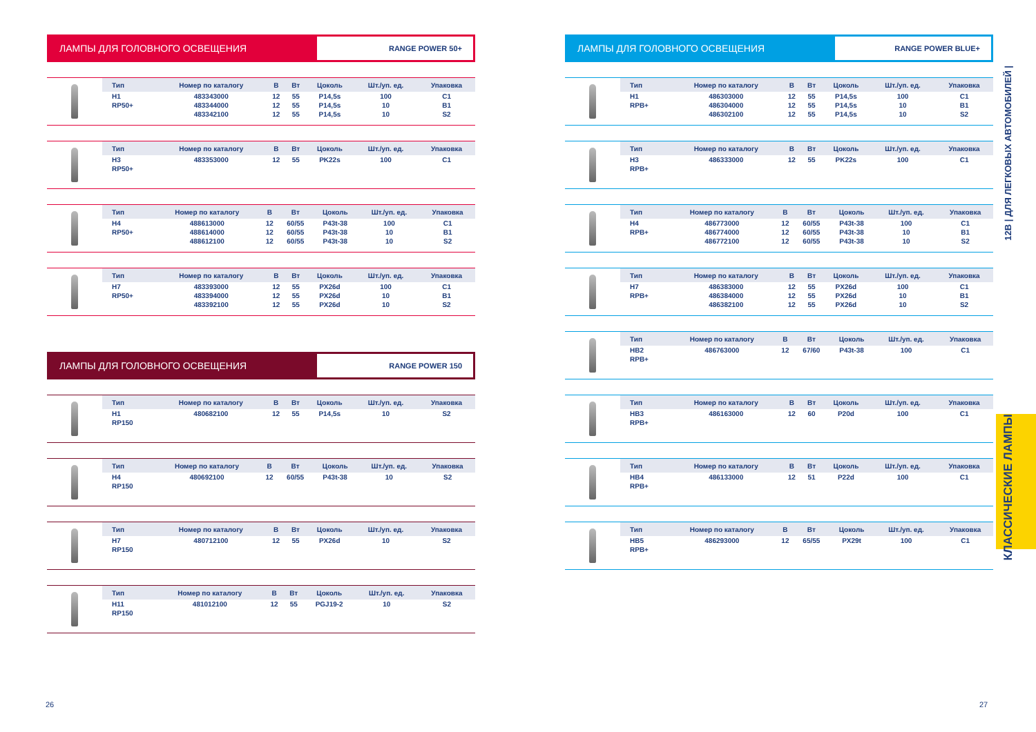ЛАМПЫ ДЛЯ ГОЛОВНОГО ОСВЕЩЕНИЯ
RANGE POWER 50+
| Тип | Номер по каталогу | В | Вт | Цоколь | Шт./уп. ед. | Упаковка |
| --- | --- | --- | --- | --- | --- | --- |
| H1 RP50+ | 483343000 483344000 483342100 | 12 12 12 | 55 55 55 | P14,5s P14,5s P14,5s | 100 10 10 | C1 B1 S2 |
| Тип | Номер по каталогу | В | Вт | Цоколь | Шт./уп. ед. | Упаковка |
| --- | --- | --- | --- | --- | --- | --- |
| H3 RP50+ | 483353000 | 12 | 55 | PK22s | 100 | C1 |
| Тип | Номер по каталогу | В | Вт | Цоколь | Шт./уп. ед. | Упаковка |
| --- | --- | --- | --- | --- | --- | --- |
| H4 RP50+ | 488613000 488614000 488612100 | 12 12 12 | 60/55 60/55 60/55 | P43t-38 P43t-38 P43t-38 | 100 10 10 | C1 B1 S2 |
| Тип | Номер по каталогу | В | Вт | Цоколь | Шт./уп. ед. | Упаковка |
| --- | --- | --- | --- | --- | --- | --- |
| H7 RP50+ | 483393000 483394000 483392100 | 12 12 12 | 55 55 55 | PX26d PX26d PX26d | 100 10 10 | C1 B1 S2 |
ЛАМПЫ ДЛЯ ГОЛОВНОГО ОСВЕЩЕНИЯ
RANGE POWER 150
| Тип | Номер по каталогу | В | Вт | Цоколь | Шт./уп. ед. | Упаковка |
| --- | --- | --- | --- | --- | --- | --- |
| H1 RP150 | 480682100 | 12 | 55 | P14,5s | 10 | S2 |
| Тип | Номер по каталогу | В | Вт | Цоколь | Шт./уп. ед. | Упаковка |
| --- | --- | --- | --- | --- | --- | --- |
| H4 RP150 | 480692100 | 12 | 60/55 | P43t-38 | 10 | S2 |
| Тип | Номер по каталогу | В | Вт | Цоколь | Шт./уп. ед. | Упаковка |
| --- | --- | --- | --- | --- | --- | --- |
| H7 RP150 | 480712100 | 12 | 55 | PX26d | 10 | S2 |
| Тип | Номер по каталогу | В | Вт | Цоколь | Шт./уп. ед. | Упаковка |
| --- | --- | --- | --- | --- | --- | --- |
| H11 RP150 | 481012100 | 12 | 55 | PGJ19-2 | 10 | S2 |
ЛАМПЫ ДЛЯ ГОЛОВНОГО ОСВЕЩЕНИЯ
RANGE POWER BLUE+
| Тип | Номер по каталогу | В | Вт | Цоколь | Шт./уп. ед. | Упаковка |
| --- | --- | --- | --- | --- | --- | --- |
| H1 RPB+ | 486303000 486304000 486302100 | 12 12 12 | 55 55 55 | P14,5s P14,5s P14,5s | 100 10 10 | C1 B1 S2 |
| Тип | Номер по каталогу | В | Вт | Цоколь | Шт./уп. ед. | Упаковка |
| --- | --- | --- | --- | --- | --- | --- |
| H3 RPB+ | 486333000 | 12 | 55 | PK22s | 100 | C1 |
| Тип | Номер по каталогу | В | Вт | Цоколь | Шт./уп. ед. | Упаковка |
| --- | --- | --- | --- | --- | --- | --- |
| H4 RPB+ | 486773000 486774000 486772100 | 12 12 12 | 60/55 60/55 60/55 | P43t-38 P43t-38 P43t-38 | 100 10 10 | C1 B1 S2 |
| Тип | Номер по каталогу | В | Вт | Цоколь | Шт./уп. ед. | Упаковка |
| --- | --- | --- | --- | --- | --- | --- |
| H7 RPB+ | 486383000 486384000 486382100 | 12 12 12 | 55 55 55 | PX26d PX26d PX26d | 100 10 10 | C1 B1 S2 |
| Тип | Номер по каталогу | В | Вт | Цоколь | Шт./уп. ед. | Упаковка |
| --- | --- | --- | --- | --- | --- | --- |
| HB2 RPB+ | 486763000 | 12 | 67/60 | P43t-38 | 100 | C1 |
| Тип | Номер по каталогу | В | Вт | Цоколь | Шт./уп. ед. | Упаковка |
| --- | --- | --- | --- | --- | --- | --- |
| HB3 RPB+ | 486163000 | 12 | 60 | P20d | 100 | C1 |
| Тип | Номер по каталогу | В | Вт | Цоколь | Шт./уп. ед. | Упаковка |
| --- | --- | --- | --- | --- | --- | --- |
| HB4 RPB+ | 486133000 | 12 | 51 | P22d | 100 | C1 |
| Тип | Номер по каталогу | В | Вт | Цоколь | Шт./уп. ед. | Упаковка |
| --- | --- | --- | --- | --- | --- | --- |
| HB5 RPB+ | 486293000 | 12 | 65/55 | PX29t | 100 | C1 |
12В | ДЛЯ ЛЕГКОВЫХ АВТОМОБИЛЕЙ |
КЛАССИЧЕСКИЕ ЛАМПЫ
26 27